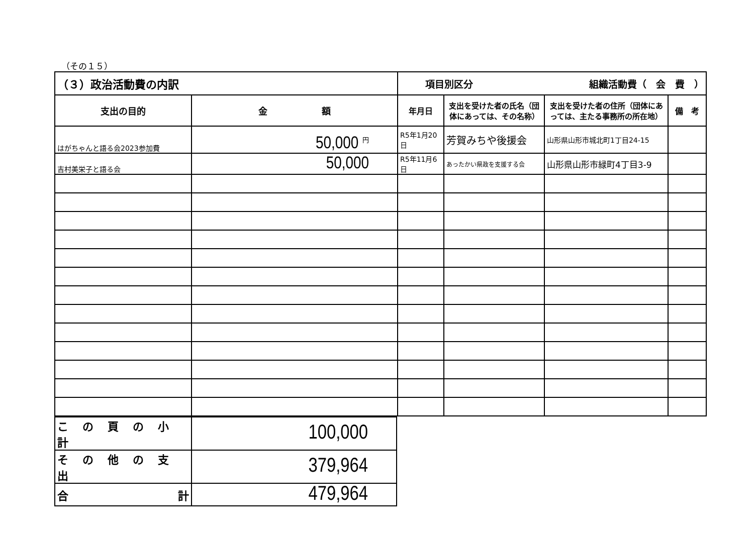（その１５）
| （３）政治活動費の内訳 | | 項目別区分 組織活動費（ 会 費 ） | | | |
| 支出の目的 | 金 額 | 年月日 | 支出を受けた者の氏名（団体にあっては、その名称） | 支出を受けた者の住所（団体にあっては、主たる事務所の所在地） | 備 考 |
| はがちゃんと語る会2023参加費 | 50,000 円 | R5年1月20日 | 芳賀みちや後援会 | 山形県山形市城北町1丁目24-15 | |
| 吉村美栄子と語る会 | 50,000 | R5年11月6日 | あったかい県政を支援する会 | 山形県山形市緑町4丁目3-9 | |
| この頁の小計 | 100,000 |
| その他の支出 | 379,964 |
| 合 計 | 479,964 |